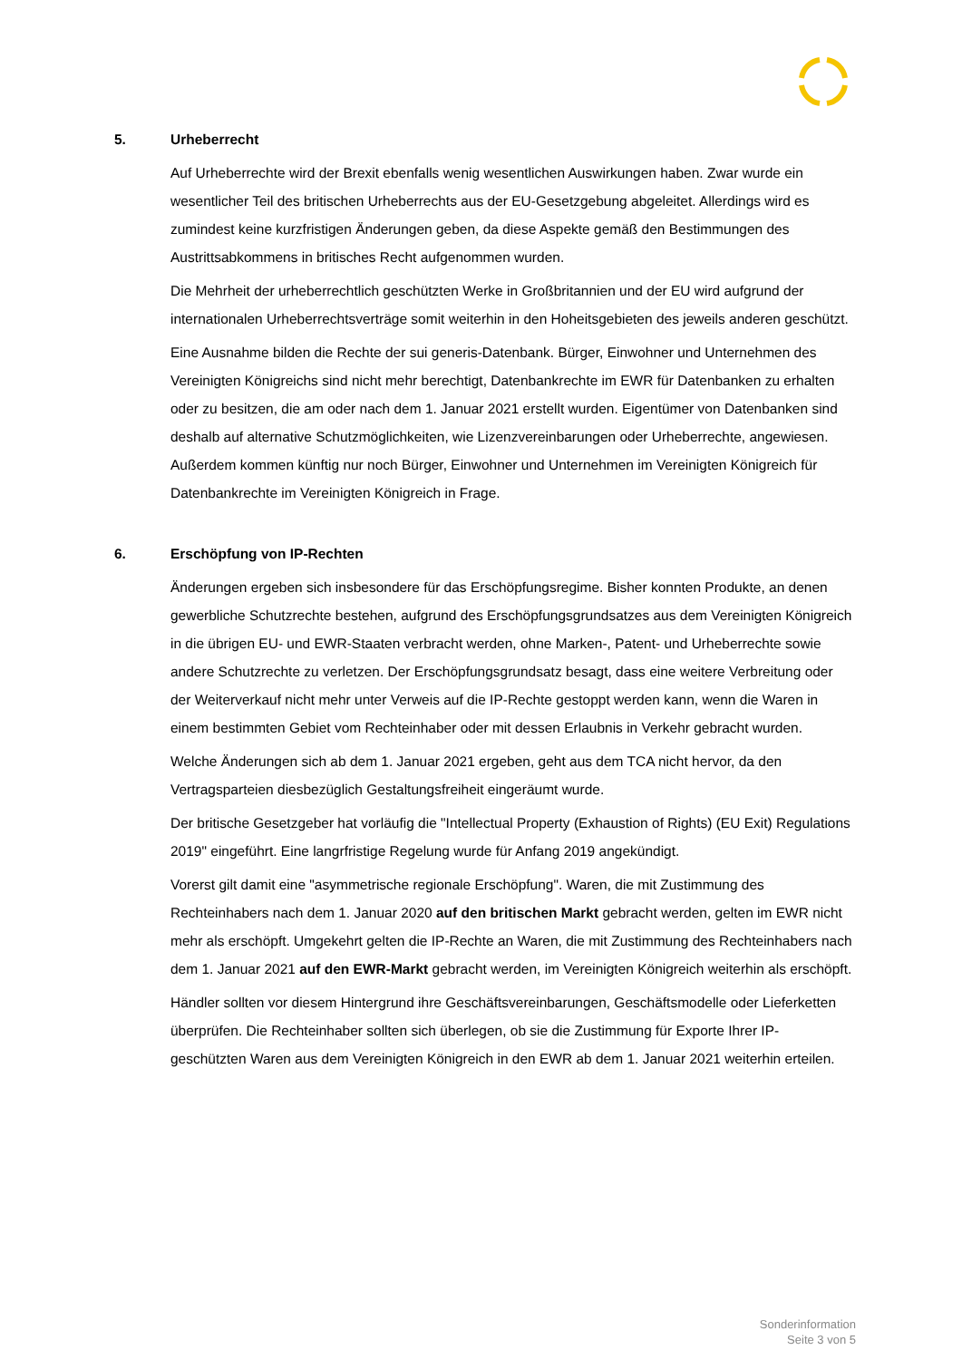5. Urheberrecht
Auf Urheberrechte wird der Brexit ebenfalls wenig wesentlichen Auswirkungen haben. Zwar wurde ein wesentlicher Teil des britischen Urheberrechts aus der EU-Gesetzgebung abgeleitet. Allerdings wird es zumindest keine kurzfristigen Änderungen geben, da diese Aspekte gemäß den Bestimmungen des Austrittsabkommens in britisches Recht aufgenommen wurden.
Die Mehrheit der urheberrechtlich geschützten Werke in Großbritannien und der EU wird aufgrund der internationalen Urheberrechtsverträge somit weiterhin in den Hoheitsgebieten des jeweils anderen geschützt.
Eine Ausnahme bilden die Rechte der sui generis-Datenbank. Bürger, Einwohner und Unternehmen des Vereinigten Königreichs sind nicht mehr berechtigt, Datenbankrechte im EWR für Datenbanken zu erhalten oder zu besitzen, die am oder nach dem 1. Januar 2021 erstellt wurden. Eigentümer von Datenbanken sind deshalb auf alternative Schutzmöglichkeiten, wie Lizenzvereinbarungen oder Urheberrechte, angewiesen. Außerdem kommen künftig nur noch Bürger, Einwohner und Unternehmen im Vereinigten Königreich für Datenbankrechte im Vereinigten Königreich in Frage.
6. Erschöpfung von IP-Rechten
Änderungen ergeben sich insbesondere für das Erschöpfungsregime. Bisher konnten Produkte, an denen gewerbliche Schutzrechte bestehen, aufgrund des Erschöpfungsgrundsatzes aus dem Vereinigten Königreich in die übrigen EU- und EWR-Staaten verbracht werden, ohne Marken-, Patent- und Urheberrechte sowie andere Schutzrechte zu verletzen. Der Erschöpfungsgrundsatz besagt, dass eine weitere Verbreitung oder der Weiterverkauf nicht mehr unter Verweis auf die IP-Rechte gestoppt werden kann, wenn die Waren in einem bestimmten Gebiet vom Rechteinhaber oder mit dessen Erlaubnis in Verkehr gebracht wurden.
Welche Änderungen sich ab dem 1. Januar 2021 ergeben, geht aus dem TCA nicht hervor, da den Vertragsparteien diesbezüglich Gestaltungsfreiheit eingeräumt wurde.
Der britische Gesetzgeber hat vorläufig die "Intellectual Property (Exhaustion of Rights) (EU Exit) Regulations 2019" eingeführt. Eine langrfristige Regelung wurde für Anfang 2019 angekündigt.
Vorerst gilt damit eine "asymmetrische regionale Erschöpfung". Waren, die mit Zustimmung des Rechteinhabers nach dem 1. Januar 2020 auf den britischen Markt gebracht werden, gelten im EWR nicht mehr als erschöpft. Umgekehrt gelten die IP-Rechte an Waren, die mit Zustimmung des Rechteinhabers nach dem 1. Januar 2021 auf den EWR-Markt gebracht werden, im Vereinigten Königreich weiterhin als erschöpft.
Händler sollten vor diesem Hintergrund ihre Geschäftsvereinbarungen, Geschäftsmodelle oder Lieferketten überprüfen. Die Rechteinhaber sollten sich überlegen, ob sie die Zustimmung für Exporte Ihrer IP-geschützten Waren aus dem Vereinigten Königreich in den EWR ab dem 1. Januar 2021 weiterhin erteilen.
Sonderinformation
Seite 3 von 5